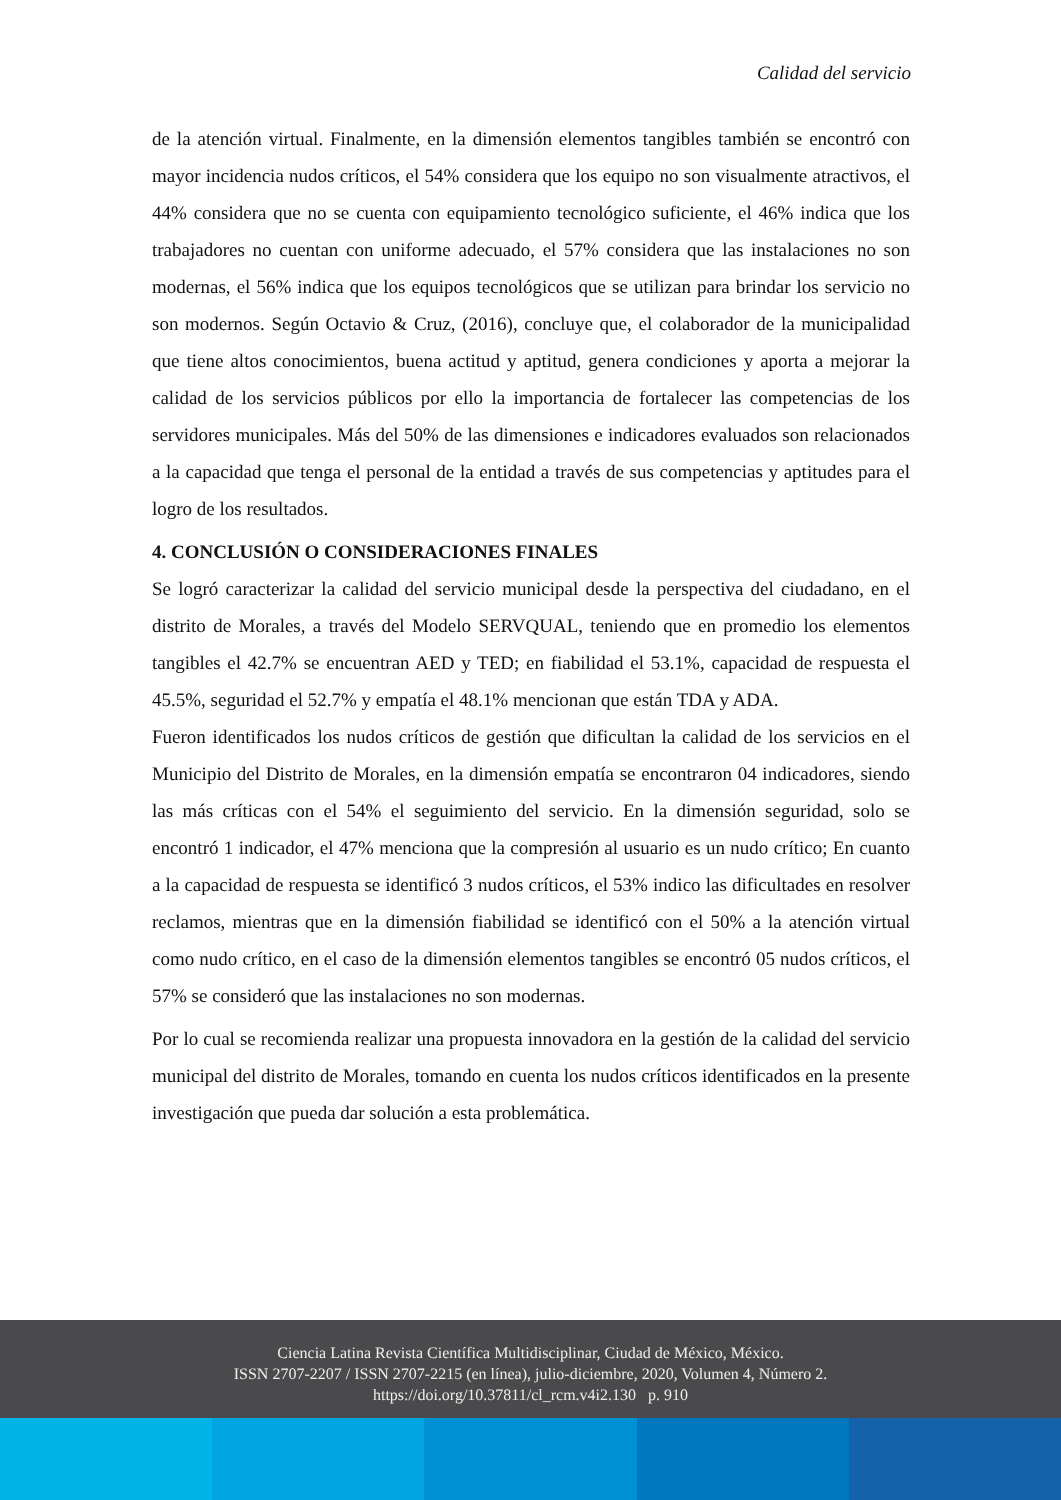Calidad del servicio
de la atención virtual. Finalmente, en la dimensión elementos tangibles también se encontró con mayor incidencia nudos críticos, el 54% considera que los equipo no son visualmente atractivos, el 44% considera que no se cuenta con equipamiento tecnológico suficiente, el 46% indica que los trabajadores no cuentan con uniforme adecuado, el 57% considera que las instalaciones no son modernas, el 56% indica que los equipos tecnológicos que se utilizan para brindar los servicio no son modernos. Según Octavio & Cruz, (2016), concluye que, el colaborador de la municipalidad que tiene altos conocimientos, buena actitud y aptitud, genera condiciones y aporta a mejorar la calidad de los servicios públicos por ello la importancia de fortalecer las competencias de los servidores municipales. Más del 50% de las dimensiones e indicadores evaluados son relacionados a la capacidad que tenga el personal de la entidad a través de sus competencias y aptitudes para el logro de los resultados.
4. CONCLUSIÓN O CONSIDERACIONES FINALES
Se logró caracterizar la calidad del servicio municipal desde la perspectiva del ciudadano, en el distrito de Morales, a través del Modelo SERVQUAL, teniendo que en promedio los elementos tangibles el 42.7% se encuentran AED y TED; en fiabilidad el 53.1%, capacidad de respuesta el 45.5%, seguridad el 52.7% y empatía el 48.1% mencionan que están TDA y ADA.
Fueron identificados los nudos críticos de gestión que dificultan la calidad de los servicios en el Municipio del Distrito de Morales, en la dimensión empatía se encontraron 04 indicadores, siendo las más críticas con el 54% el seguimiento del servicio. En la dimensión seguridad, solo se encontró 1 indicador, el 47% menciona que la compresión al usuario es un nudo crítico; En cuanto a la capacidad de respuesta se identificó 3 nudos críticos, el 53% indico las dificultades en resolver reclamos, mientras que en la dimensión fiabilidad se identificó con el 50% a la atención virtual como nudo crítico, en el caso de la dimensión elementos tangibles se encontró 05 nudos críticos, el 57% se consideró que las instalaciones no son modernas.
Por lo cual se recomienda realizar una propuesta innovadora en la gestión de la calidad del servicio municipal del distrito de Morales, tomando en cuenta los nudos críticos identificados en la presente investigación que pueda dar solución a esta problemática.
Ciencia Latina Revista Científica Multidisciplinar, Ciudad de México, México.
ISSN 2707-2207 / ISSN 2707-2215 (en línea), julio-diciembre, 2020, Volumen 4, Número 2.
https://doi.org/10.37811/cl_rcm.v4i2.130 p. 910